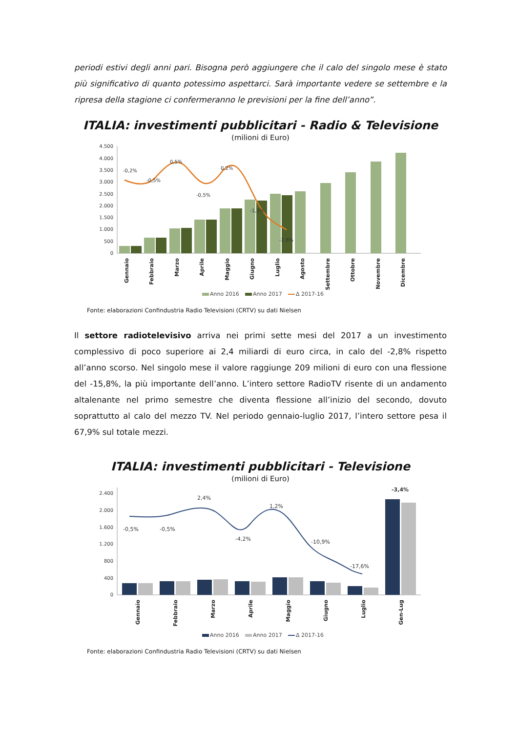periodi estivi degli anni pari. Bisogna però aggiungere che il calo del singolo mese è stato più significativo di quanto potessimo aspettarci. Sarà importante vedere se settembre e la ripresa della stagione ci confermeranno le previsioni per la fine dell’anno”.
ITALIA: investimenti pubblicitari - Radio & Televisione
(milioni di Euro)
4.500
4.000
3.500
3.000
2.500
2.000
1.500
1.000
500
0
-0,2%
-0,5%
0,5%
-0,5%
0,2%
-1,3%
-2,8%
Gennaio
Febbraio
Marzo
Aprile
Maggio
Giugno
Luglio
Agosto
Settembre
Ottobre
Novembre
Dicembre
Anno 2016
Anno 2017
Δ 2017-16
Fonte: elaborazioni Confindustria Radio Televisioni (CRTV) su dati Nielsen
Il settore radiotelevisivo arriva nei primi sette mesi del 2017 a un investimento complessivo di poco superiore ai 2,4 miliardi di euro circa, in calo del -2,8% rispetto all’anno scorso. Nel singolo mese il valore raggiunge 209 milioni di euro con una flessione del -15,8%, la più importante dell’anno. L’intero settore RadioTV risente di un andamento altalenante nel primo semestre che diventa flessione all’inizio del secondo, dovuto soprattutto al calo del mezzo TV. Nel periodo gennaio-luglio 2017, l’intero settore pesa il 67,9% sul totale mezzi.
ITALIA: investimenti pubblicitari - Televisione
(milioni di Euro)
2.400
2.000
1.600
1.200
800
400
0
-0,5%
-0,5%
2,4%
-4,2%
1,2%
-10,9%
-17,6%
-3,4%
Gennaio
Febbraio
Marzo
Aprile
Maggio
Giugno
Luglio
Gen-Lug
Anno 2016
Anno 2017
Δ 2017-16
Fonte: elaborazioni Confindustria Radio Televisioni (CRTV) su dati Nielsen